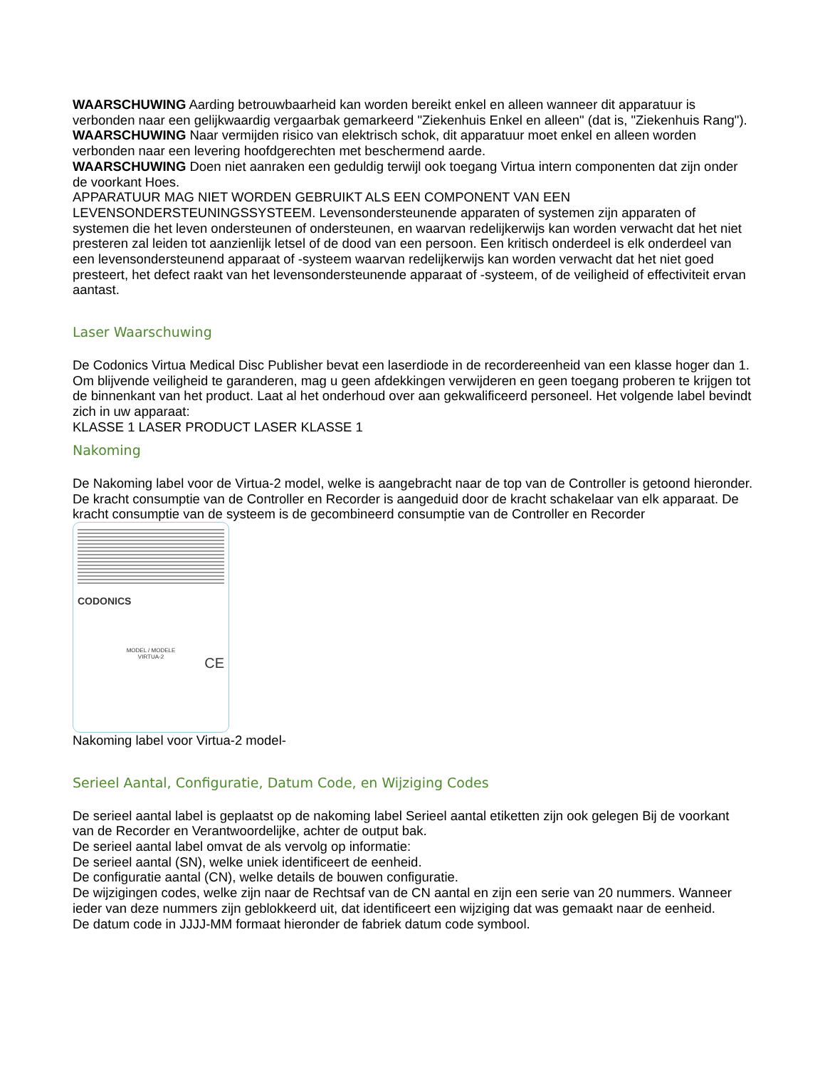WAARSCHUWING Aarding betrouwbaarheid kan worden bereikt enkel en alleen wanneer dit apparatuur is verbonden naar een gelijkwaardig vergaarbak gemarkeerd "Ziekenhuis Enkel en alleen" (dat is, "Ziekenhuis Rang").
WAARSCHUWING Naar vermijden risico van elektrisch schok, dit apparatuur moet enkel en alleen worden verbonden naar een levering hoofdgerechten met beschermend aarde.
WAARSCHUWING Doen niet aanraken een geduldig terwijl ook toegang Virtua intern componenten dat zijn onder de voorkant Hoes.
APPARATUUR MAG NIET WORDEN GEBRUIKT ALS EEN COMPONENT VAN EEN LEVENSONDERSTEUNINGSSYSTEEM. Levensondersteunende apparaten of systemen zijn apparaten of systemen die het leven ondersteunen of ondersteunen, en waarvan redelijkerwijs kan worden verwacht dat het niet presteren zal leiden tot aanzienlijk letsel of de dood van een persoon. Een kritisch onderdeel is elk onderdeel van een levensondersteunend apparaat of -systeem waarvan redelijkerwijs kan worden verwacht dat het niet goed presteert, het defect raakt van het levensondersteunende apparaat of -systeem, of de veiligheid of effectiviteit ervan aantast.
Laser Waarschuwing
De Codonics Virtua Medical Disc Publisher bevat een laserdiode in de recordereenheid van een klasse hoger dan 1. Om blijvende veiligheid te garanderen, mag u geen afdekkingen verwijderen en geen toegang proberen te krijgen tot de binnenkant van het product. Laat al het onderhoud over aan gekwalificeerd personeel. Het volgende label bevindt zich in uw apparaat:
KLASSE 1 LASER PRODUCT LASER KLASSE 1
Nakoming
De Nakoming label voor de Virtua-2 model, welke is aangebracht naar de top van de Controller is getoond hieronder. De kracht consumptie van de Controller en Recorder is aangeduid door de kracht schakelaar van elk apparaat. De kracht consumptie van de systeem is de gecombineerd consumptie van de Controller en Recorder
CODONICS
MODEL / MODELE
VIRTUA-2
CE
Nakoming label voor Virtua-2 model-
Serieel Aantal, Configuratie, Datum Code, en Wijziging Codes
De serieel aantal label is geplaatst op de nakoming label Serieel aantal etiketten zijn ook gelegen Bij de voorkant van de Recorder en Verantwoordelijke, achter de output bak.
De serieel aantal label omvat de als vervolg op informatie:
De serieel aantal (SN), welke uniek identificeert de eenheid.
De configuratie aantal (CN), welke details de bouwen configuratie.
De wijzigingen codes, welke zijn naar de Rechtsaf van de CN aantal en zijn een serie van 20 nummers. Wanneer ieder van deze nummers zijn geblokkeerd uit, dat identificeert een wijziging dat was gemaakt naar de eenheid.
De datum code in JJJJ-MM formaat hieronder de fabriek datum code symbool.